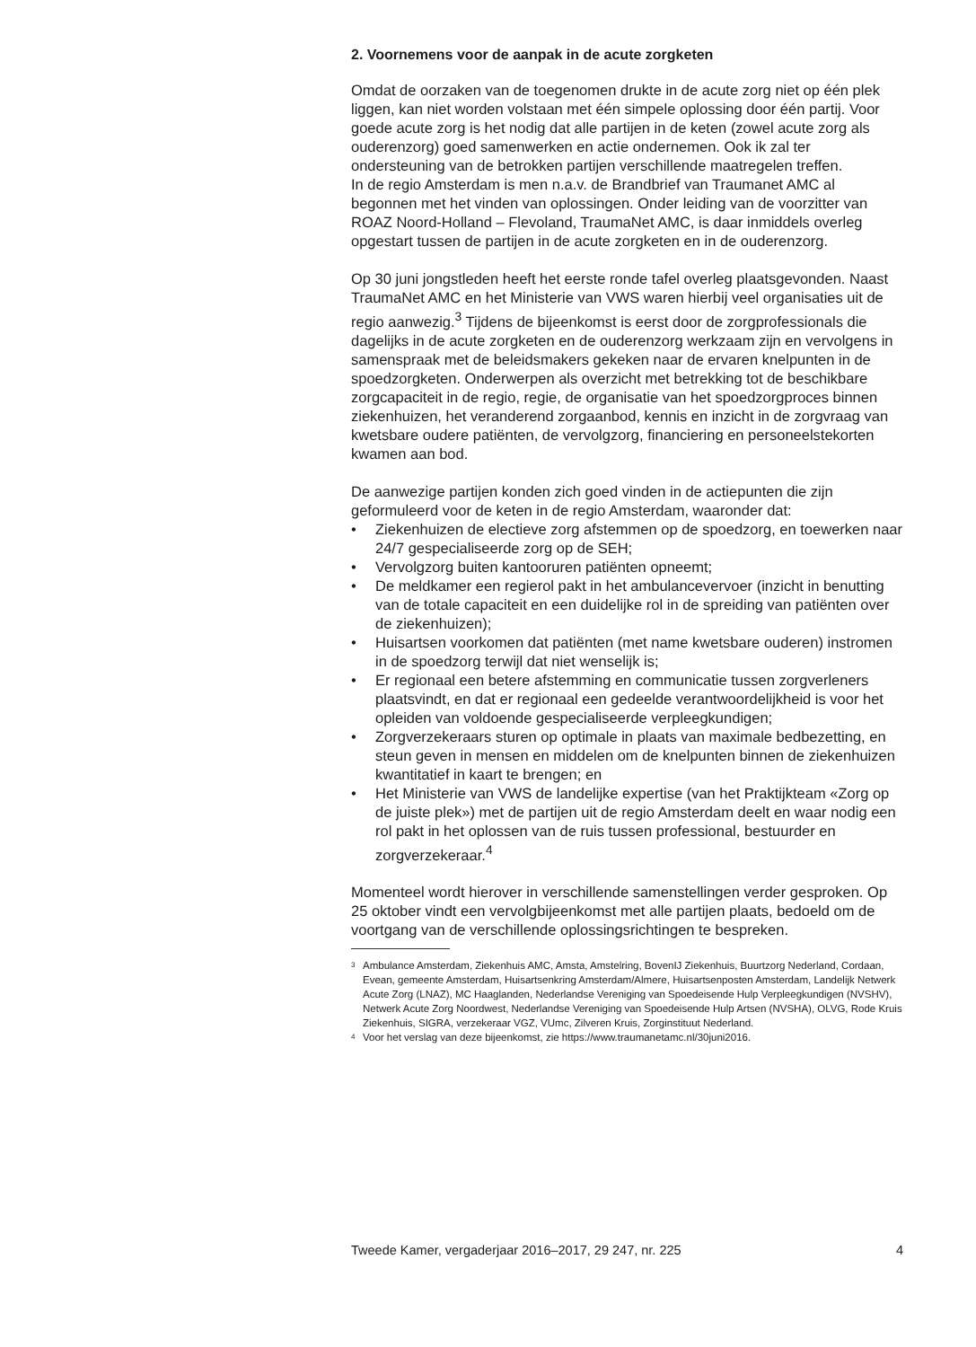2. Voornemens voor de aanpak in de acute zorgketen
Omdat de oorzaken van de toegenomen drukte in de acute zorg niet op één plek liggen, kan niet worden volstaan met één simpele oplossing door één partij. Voor goede acute zorg is het nodig dat alle partijen in de keten (zowel acute zorg als ouderenzorg) goed samenwerken en actie ondernemen. Ook ik zal ter ondersteuning van de betrokken partijen verschillende maatregelen treffen.
In de regio Amsterdam is men n.a.v. de Brandbrief van Traumanet AMC al begonnen met het vinden van oplossingen. Onder leiding van de voorzitter van ROAZ Noord-Holland – Flevoland, TraumaNet AMC, is daar inmiddels overleg opgestart tussen de partijen in de acute zorgketen en in de ouderenzorg.
Op 30 juni jongstleden heeft het eerste ronde tafel overleg plaatsgevonden. Naast TraumaNet AMC en het Ministerie van VWS waren hierbij veel organisaties uit de regio aanwezig.<sup>3</sup> Tijdens de bijeenkomst is eerst door de zorgprofessionals die dagelijks in de acute zorgketen en de ouderenzorg werkzaam zijn en vervolgens in samenspraak met de beleidsmakers gekeken naar de ervaren knelpunten in de spoedzorgketen. Onderwerpen als overzicht met betrekking tot de beschikbare zorgcapaciteit in de regio, regie, de organisatie van het spoedzorgproces binnen ziekenhuizen, het veranderend zorgaanbod, kennis en inzicht in de zorgvraag van kwetsbare oudere patiënten, de vervolgzorg, financiering en personeelstekorten kwamen aan bod.
De aanwezige partijen konden zich goed vinden in de actiepunten die zijn geformuleerd voor de keten in de regio Amsterdam, waaronder dat:
• Ziekenhuizen de electieve zorg afstemmen op de spoedzorg, en toewerken naar 24/7 gespecialiseerde zorg op de SEH;
• Vervolgzorg buiten kantooruren patiënten opneemt;
• De meldkamer een regierol pakt in het ambulancevervoer (inzicht in benutting van de totale capaciteit en een duidelijke rol in de spreiding van patiënten over de ziekenhuizen);
• Huisartsen voorkomen dat patiënten (met name kwetsbare ouderen) instromen in de spoedzorg terwijl dat niet wenselijk is;
• Er regionaal een betere afstemming en communicatie tussen zorgverleners plaatsvindt, en dat er regionaal een gedeelde verantwoordelijkheid is voor het opleiden van voldoende gespecialiseerde verpleegkundigen;
• Zorgverzekeraars sturen op optimale in plaats van maximale bedbezetting, en steun geven in mensen en middelen om de knelpunten binnen de ziekenhuizen kwantitatief in kaart te brengen; en
• Het Ministerie van VWS de landelijke expertise (van het Praktijkteam «Zorg op de juiste plek») met de partijen uit de regio Amsterdam deelt en waar nodig een rol pakt in het oplossen van de ruis tussen professional, bestuurder en zorgverzekeraar.<sup>4</sup>
Momenteel wordt hierover in verschillende samenstellingen verder gesproken. Op 25 oktober vindt een vervolgbijeenkomst met alle partijen plaats, bedoeld om de voortgang van de verschillende oplossingsrichtingen te bespreken.
<sup>3</sup> Ambulance Amsterdam, Ziekenhuis AMC, Amsta, Amstelring, BovenIJ Ziekenhuis, Buurtzorg Nederland, Cordaan, Evean, gemeente Amsterdam, Huisartsenkring Amsterdam/Almere, Huisartsenposten Amsterdam, Landelijk Netwerk Acute Zorg (LNAZ), MC Haaglanden, Nederlandse Vereniging van Spoedeisende Hulp Verpleegkundigen (NVSHV), Netwerk Acute Zorg Noordwest, Nederlandse Vereniging van Spoedeisende Hulp Artsen (NVSHA), OLVG, Rode Kruis Ziekenhuis, SIGRA, verzekeraar VGZ, VUmc, Zilveren Kruis, Zorginstituut Nederland.
<sup>4</sup> Voor het verslag van deze bijeenkomst, zie https://www.traumanetamc.nl/30juni2016.
Tweede Kamer, vergaderjaar 2016–2017, 29 247, nr. 225 4